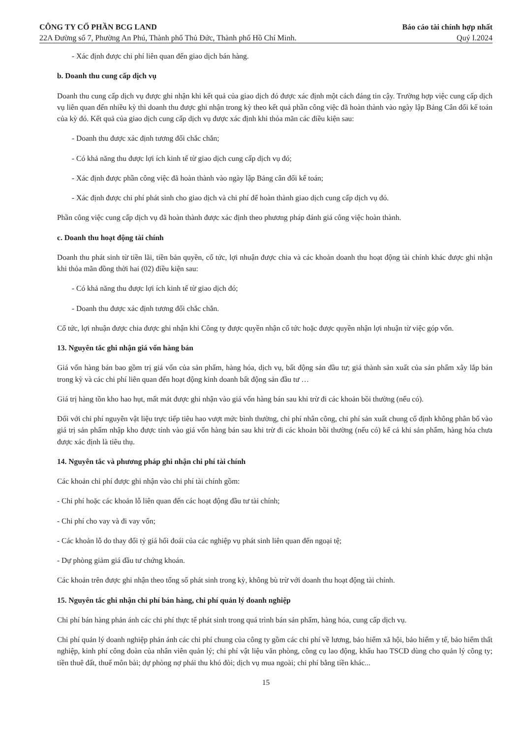CÔNG TY CỔ PHẦN BCG LAND
22A Đường số 7, Phường An Phú, Thành phố Thủ Đức, Thành phố Hồ Chí Minh.
Báo cáo tài chính hợp nhất
Quý I.2024
- Xác định được chi phí liên quan đến giao dịch bán hàng.
b. Doanh thu cung cấp dịch vụ
Doanh thu cung cấp dịch vụ được ghi nhận khi kết quả của giao dịch đó được xác định một cách đáng tin cậy. Trường hợp việc cung cấp dịch vụ liên quan đến nhiều kỳ thì doanh thu được ghi nhận trong kỳ theo kết quả phần công việc đã hoàn thành vào ngày lập Bảng Cân đối kế toán của kỳ đó. Kết quả của giao dịch cung cấp dịch vụ được xác định khi thỏa mãn các điều kiện sau:
- Doanh thu được xác định tương đối chắc chắn;
- Có khả năng thu được lợi ích kinh tế từ giao dịch cung cấp dịch vụ đó;
- Xác định được phần công việc đã hoàn thành vào ngày lập Bảng cân đối kế toán;
- Xác định được chi phí phát sinh cho giao dịch và chi phí để hoàn thành giao dịch cung cấp dịch vụ đó.
Phần công việc cung cấp dịch vụ đã hoàn thành được xác định theo phương pháp đánh giá công việc hoàn thành.
c. Doanh thu hoạt động tài chính
Doanh thu phát sinh từ tiền lãi, tiền bản quyền, cổ tức, lợi nhuận được chia và các khoản doanh thu hoạt động tài chính khác được ghi nhận khi thỏa mãn đồng thời hai (02) điều kiện sau:
- Có khả năng thu được lợi ích kinh tế từ giao dịch đó;
- Doanh thu được xác định tương đối chắc chắn.
Cổ tức, lợi nhuận được chia được ghi nhận khi Công ty được quyền nhận cổ tức hoặc được quyền nhận lợi nhuận từ việc góp vốn.
13. Nguyên tắc ghi nhận giá vốn hàng bán
Giá vốn hàng bán bao gồm trị giá vốn của sản phẩm, hàng hóa, dịch vụ, bất động sản đầu tư; giá thành sản xuất của sản phẩm xây lắp bán trong kỳ và các chi phí liên quan đến hoạt động kinh doanh bất động sản đầu tư …
Giá trị hàng tồn kho hao hụt, mất mát được ghi nhận vào giá vốn hàng bán sau khi trừ đi các khoản bồi thường (nếu có).
Đối với chi phí nguyên vật liệu trực tiếp tiêu hao vượt mức bình thường, chi phí nhân công, chi phí sản xuất chung cố định không phân bổ vào giá trị sản phẩm nhập kho được tính vào giá vốn hàng bán sau khi trừ đi các khoản bồi thường (nếu có) kể cả khi sản phẩm, hàng hóa chưa được xác định là tiêu thụ.
14. Nguyên tắc và phương pháp ghi nhận chi phí tài chính
Các khoản chi phí được ghi nhận vào chi phí tài chính gồm:
- Chi phí hoặc các khoản lỗ liên quan đến các hoạt động đầu tư tài chính;
- Chi phí cho vay và đi vay vốn;
- Các khoản lỗ do thay đổi tỷ giá hối đoái của các nghiệp vụ phát sinh liên quan đến ngoại tệ;
- Dự phòng giảm giá đầu tư chứng khoán.
Các khoản trên được ghi nhận theo tổng số phát sinh trong kỳ, không bù trừ với doanh thu hoạt động tài chính.
15. Nguyên tắc ghi nhận chi phí bán hàng, chi phí quản lý doanh nghiệp
Chi phí bán hàng phản ánh các chi phí thực tế phát sinh trong quá trình bán sản phẩm, hàng hóa, cung cấp dịch vụ.
Chi phí quản lý doanh nghiệp phản ánh các chi phí chung của công ty gồm các chi phí về lương, bảo hiểm xã hội, bảo hiểm y tế, bảo hiểm thất nghiệp, kinh phí công đoàn của nhân viên quản lý; chi phí vật liệu văn phòng, công cụ lao động, khấu hao TSCĐ dùng cho quản lý công ty; tiền thuê đất, thuế môn bài; dự phòng nợ phải thu khó đòi; dịch vụ mua ngoài; chi phí bằng tiền khác...
15